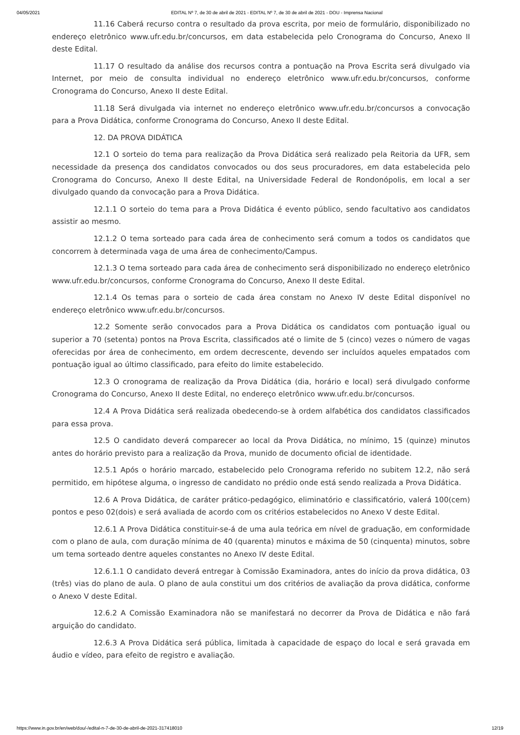04/05/2021 EDITAL Nº 7, de 30 de abril de 2021 - EDITAL Nº 7, de 30 de abril de 2021 - DOU - Imprensa Nacional
11.16 Caberá recurso contra o resultado da prova escrita, por meio de formulário, disponibilizado no endereço eletrônico www.ufr.edu.br/concursos, em data estabelecida pelo Cronograma do Concurso, Anexo II deste Edital.
11.17 O resultado da análise dos recursos contra a pontuação na Prova Escrita será divulgado via Internet, por meio de consulta individual no endereço eletrônico www.ufr.edu.br/concursos, conforme Cronograma do Concurso, Anexo II deste Edital.
11.18 Será divulgada via internet no endereço eletrônico www.ufr.edu.br/concursos a convocação para a Prova Didática, conforme Cronograma do Concurso, Anexo II deste Edital.
12. DA PROVA DIDÁTICA
12.1 O sorteio do tema para realização da Prova Didática será realizado pela Reitoria da UFR, sem necessidade da presença dos candidatos convocados ou dos seus procuradores, em data estabelecida pelo Cronograma do Concurso, Anexo II deste Edital, na Universidade Federal de Rondonópolis, em local a ser divulgado quando da convocação para a Prova Didática.
12.1.1 O sorteio do tema para a Prova Didática é evento público, sendo facultativo aos candidatos assistir ao mesmo.
12.1.2 O tema sorteado para cada área de conhecimento será comum a todos os candidatos que concorrem à determinada vaga de uma área de conhecimento/Campus.
12.1.3 O tema sorteado para cada área de conhecimento será disponibilizado no endereço eletrônico www.ufr.edu.br/concursos, conforme Cronograma do Concurso, Anexo II deste Edital.
12.1.4 Os temas para o sorteio de cada área constam no Anexo IV deste Edital disponível no endereço eletrônico www.ufr.edu.br/concursos.
12.2 Somente serão convocados para a Prova Didática os candidatos com pontuação igual ou superior a 70 (setenta) pontos na Prova Escrita, classificados até o limite de 5 (cinco) vezes o número de vagas oferecidas por área de conhecimento, em ordem decrescente, devendo ser incluídos aqueles empatados com pontuação igual ao último classificado, para efeito do limite estabelecido.
12.3 O cronograma de realização da Prova Didática (dia, horário e local) será divulgado conforme Cronograma do Concurso, Anexo II deste Edital, no endereço eletrônico www.ufr.edu.br/concursos.
12.4 A Prova Didática será realizada obedecendo-se à ordem alfabética dos candidatos classificados para essa prova.
12.5 O candidato deverá comparecer ao local da Prova Didática, no mínimo, 15 (quinze) minutos antes do horário previsto para a realização da Prova, munido de documento oficial de identidade.
12.5.1 Após o horário marcado, estabelecido pelo Cronograma referido no subitem 12.2, não será permitido, em hipótese alguma, o ingresso de candidato no prédio onde está sendo realizada a Prova Didática.
12.6 A Prova Didática, de caráter prático-pedagógico, eliminatório e classificatório, valerá 100(cem) pontos e peso 02(dois) e será avaliada de acordo com os critérios estabelecidos no Anexo V deste Edital.
12.6.1 A Prova Didática constituir-se-á de uma aula teórica em nível de graduação, em conformidade com o plano de aula, com duração mínima de 40 (quarenta) minutos e máxima de 50 (cinquenta) minutos, sobre um tema sorteado dentre aqueles constantes no Anexo IV deste Edital.
12.6.1.1 O candidato deverá entregar à Comissão Examinadora, antes do início da prova didática, 03 (três) vias do plano de aula. O plano de aula constitui um dos critérios de avaliação da prova didática, conforme o Anexo V deste Edital.
12.6.2 A Comissão Examinadora não se manifestará no decorrer da Prova de Didática e não fará arguição do candidato.
12.6.3 A Prova Didática será pública, limitada à capacidade de espaço do local e será gravada em áudio e vídeo, para efeito de registro e avaliação.
https://www.in.gov.br/en/web/dou/-/edital-n-7-de-30-de-abril-de-2021-317418010 12/19